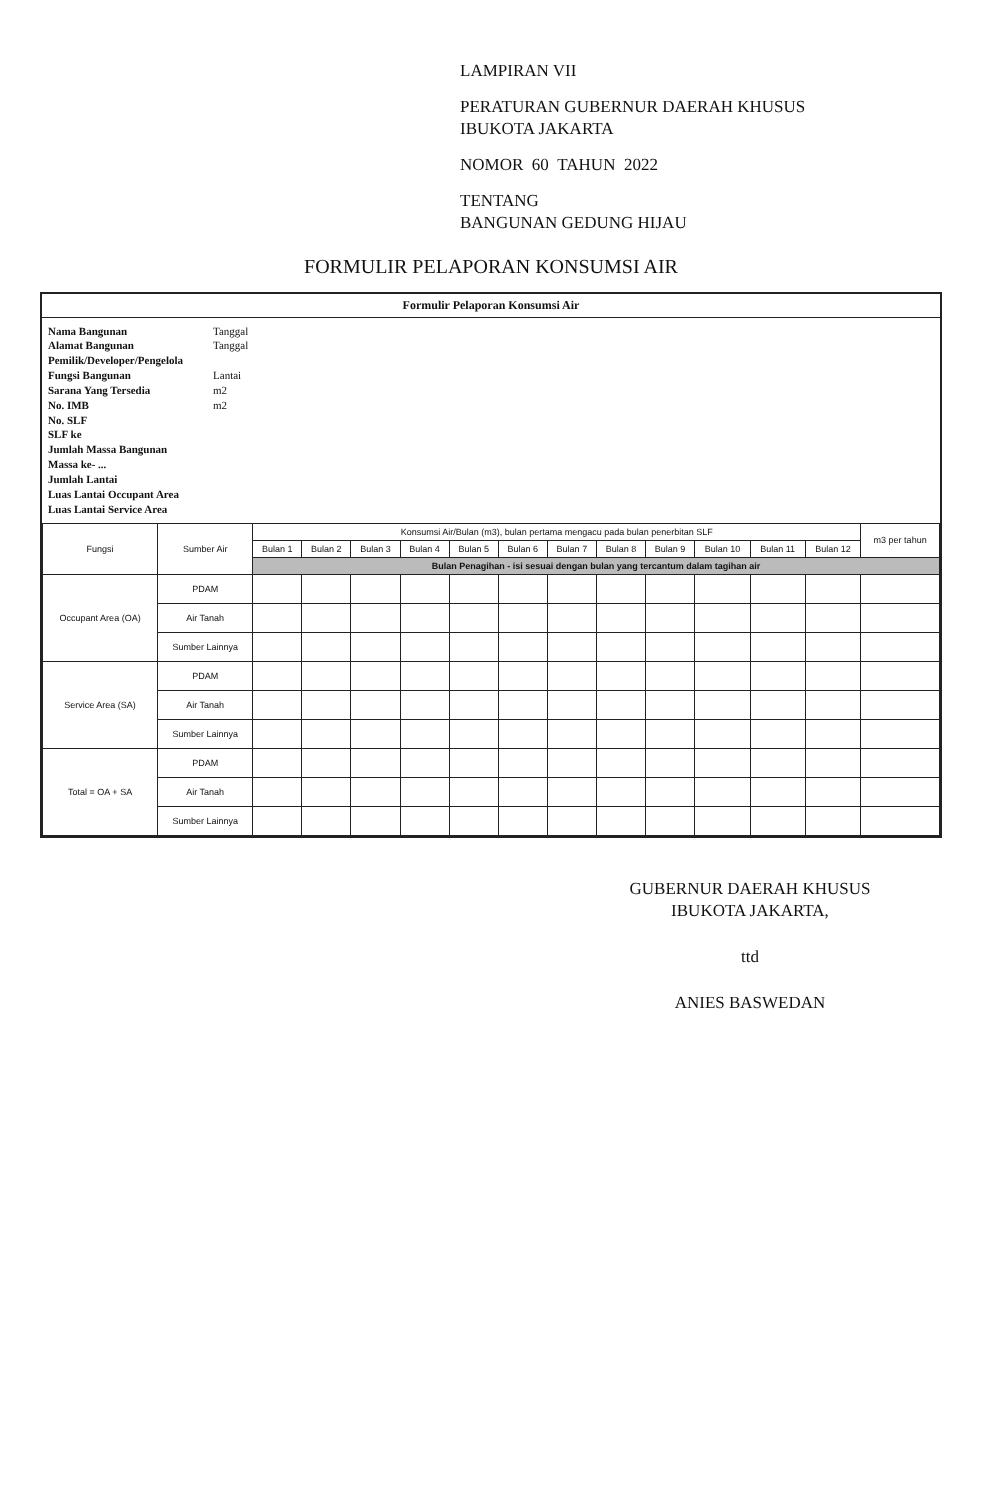LAMPIRAN VII
PERATURAN GUBERNUR DAERAH KHUSUS
IBUKOTA JAKARTA
NOMOR 60 TAHUN 2022
TENTANG
BANGUNAN GEDUNG HIJAU
FORMULIR PELAPORAN KONSUMSI AIR
Formulir Pelaporan Konsumsi Air
Nama Bangunan
Alamat Bangunan
Pemilik/Developer/Pengelola
Fungsi Bangunan
Sarana Yang Tersedia
No. IMB
No. SLF
SLF ke
Jumlah Massa Bangunan
Massa ke- ...
Jumlah Lantai
Luas Lantai Occupant Area
Luas Lantai Service Area
Tanggal
Tanggal
Lantai
m2
m2
| Fungsi | Sumber Air | Konsumsi Air/Bulan (m3), bulan pertama mengacu pada bulan penerbitan SLF | | | | | | | | | | | | m3 per tahun |
| --- | --- | --- | --- | --- | --- | --- | --- | --- | --- | --- | --- | --- | --- | --- |
| | | Bulan 1 | Bulan 2 | Bulan 3 | Bulan 4 | Bulan 5 | Bulan 6 | Bulan 7 | Bulan 8 | Bulan 9 | Bulan 10 | Bulan 11 | Bulan 12 | |
| | | Bulan Penagihan - isi sesuai dengan bulan yang tercantum dalam tagihan air | | | | | | | | | | | | |
| Occupant Area (OA) | PDAM | | | | | | | | | | | | | |
| | Air Tanah | | | | | | | | | | | | | |
| | Sumber Lainnya | | | | | | | | | | | | | |
| Service Area (SA) | PDAM | | | | | | | | | | | | | |
| | Air Tanah | | | | | | | | | | | | | |
| | Sumber Lainnya | | | | | | | | | | | | | |
| Total = OA + SA | PDAM | | | | | | | | | | | | | |
| | Air Tanah | | | | | | | | | | | | | |
| | Sumber Lainnya | | | | | | | | | | | | | |
GUBERNUR DAERAH KHUSUS
IBUKOTA JAKARTA,
ttd
ANIES BASWEDAN